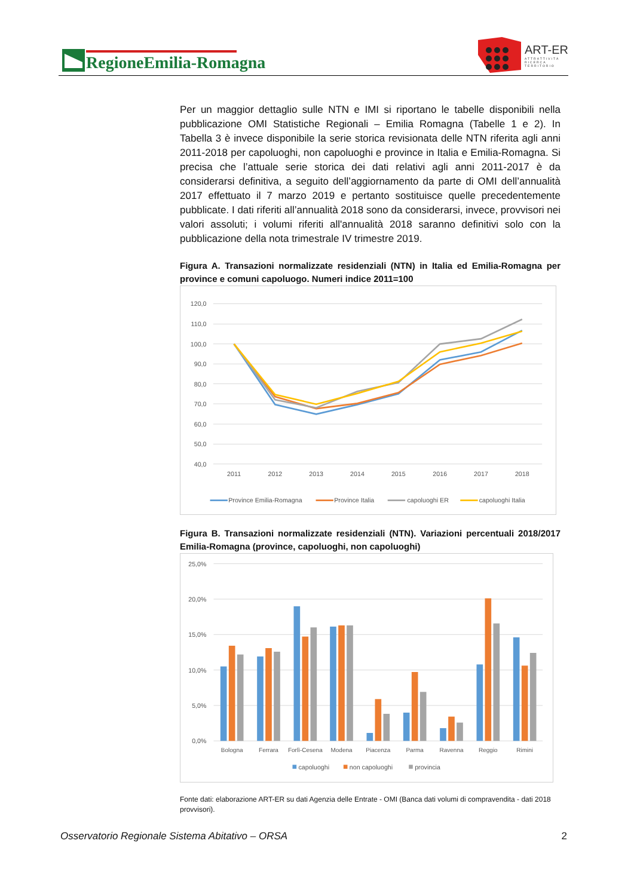RegioneEmilia-Romagna
ART-ER
ATTRATTIVITÀ
RICERCA
TERRITORIO
Per un maggior dettaglio sulle NTN e IMI si riportano le tabelle disponibili nella pubblicazione OMI Statistiche Regionali – Emilia Romagna (Tabelle 1 e 2). In Tabella 3 è invece disponibile la serie storica revisionata delle NTN riferita agli anni 2011-2018 per capoluoghi, non capoluoghi e province in Italia e Emilia-Romagna. Si precisa che l’attuale serie storica dei dati relativi agli anni 2011-2017 è da considerarsi definitiva, a seguito dell’aggiornamento da parte di OMI dell’annualità 2017 effettuato il 7 marzo 2019 e pertanto sostituisce quelle precedentemente pubblicate. I dati riferiti all’annualità 2018 sono da considerarsi, invece, provvisori nei valori assoluti; i volumi riferiti all'annualità 2018 saranno definitivi solo con la pubblicazione della nota trimestrale IV trimestre 2019.
Figura A. Transazioni normalizzate residenziali (NTN) in Italia ed Emilia-Romagna per province e comuni capoluogo. Numeri indice 2011=100
120,0
110,0
100,0
90,0
80,0
70,0
60,0
50,0
40,0
2011
2012
2013
2014
2015
2016
2017
2018
Province Emilia-Romagna
Province Italia
capoluoghi ER
capoluoghi Italia
Figura B. Transazioni normalizzate residenziali (NTN). Variazioni percentuali 2018/2017 Emilia-Romagna (province, capoluoghi, non capoluoghi)
25,0%
20,0%
15,0%
10,0%
5,0%
0,0%
Bologna
Ferrara
Forlì-Cesena
Modena
Piacenza
Parma
Ravenna
Reggio
Rimini
capoluoghi
non capoluoghi
provincia
Fonte dati: elaborazione ART-ER su dati Agenzia delle Entrate - OMI (Banca dati volumi di compravendita - dati 2018 provvisori).
Osservatorio Regionale Sistema Abitativo – ORSA 2